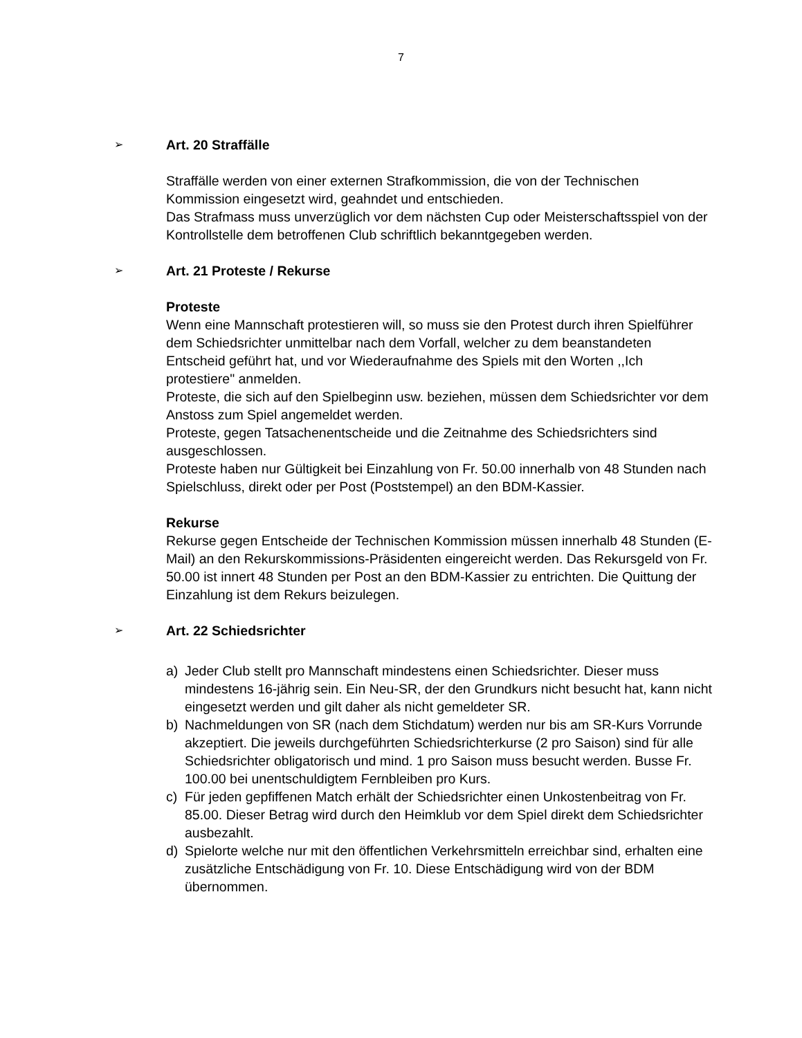7
➢
Art. 20 Straffälle
Straffälle werden von einer externen Strafkommission, die von der Technischen Kommission eingesetzt wird, geahndet und entschieden.
Das Strafmass muss unverzüglich vor dem nächsten Cup oder Meisterschaftsspiel von der Kontrollstelle dem betroffenen Club schriftlich bekanntgegeben werden.
➢
Art. 21 Proteste / Rekurse
Proteste
Wenn eine Mannschaft protestieren will, so muss sie den Protest durch ihren Spielführer dem Schiedsrichter unmittelbar nach dem Vorfall, welcher zu dem beanstandeten Entscheid geführt hat, und vor Wiederaufnahme des Spiels mit den Worten ,,Ich protestiere" anmelden.
Proteste, die sich auf den Spielbeginn usw. beziehen, müssen dem Schiedsrichter vor dem Anstoss zum Spiel angemeldet werden.
Proteste, gegen Tatsachenentscheide und die Zeitnahme des Schiedsrichters sind ausgeschlossen.
Proteste haben nur Gültigkeit bei Einzahlung von Fr. 50.00 innerhalb von 48 Stunden nach Spielschluss, direkt oder per Post (Poststempel) an den BDM-Kassier.
Rekurse
Rekurse gegen Entscheide der Technischen Kommission müssen innerhalb 48 Stunden (E-Mail) an den Rekurskommissions-Präsidenten eingereicht werden. Das Rekursgeld von Fr. 50.00 ist innert 48 Stunden per Post an den BDM-Kassier zu entrichten. Die Quittung der Einzahlung ist dem Rekurs beizulegen.
➢
Art. 22 Schiedsrichter
a) Jeder Club stellt pro Mannschaft mindestens einen Schiedsrichter. Dieser muss mindestens 16-jährig sein. Ein Neu-SR, der den Grundkurs nicht besucht hat, kann nicht eingesetzt werden und gilt daher als nicht gemeldeter SR.
b) Nachmeldungen von SR (nach dem Stichdatum) werden nur bis am SR-Kurs Vorrunde akzeptiert. Die jeweils durchgeführten Schiedsrichterkurse (2 pro Saison) sind für alle Schiedsrichter obligatorisch und mind. 1 pro Saison muss besucht werden. Busse Fr. 100.00 bei unentschuldigtem Fernbleiben pro Kurs.
c) Für jeden gepfiffenen Match erhält der Schiedsrichter einen Unkostenbeitrag von Fr. 85.00. Dieser Betrag wird durch den Heimklub vor dem Spiel direkt dem Schiedsrichter ausbezahlt.
d) Spielorte welche nur mit den öffentlichen Verkehrsmitteln erreichbar sind, erhalten eine zusätzliche Entschädigung von Fr. 10. Diese Entschädigung wird von der BDM übernommen.